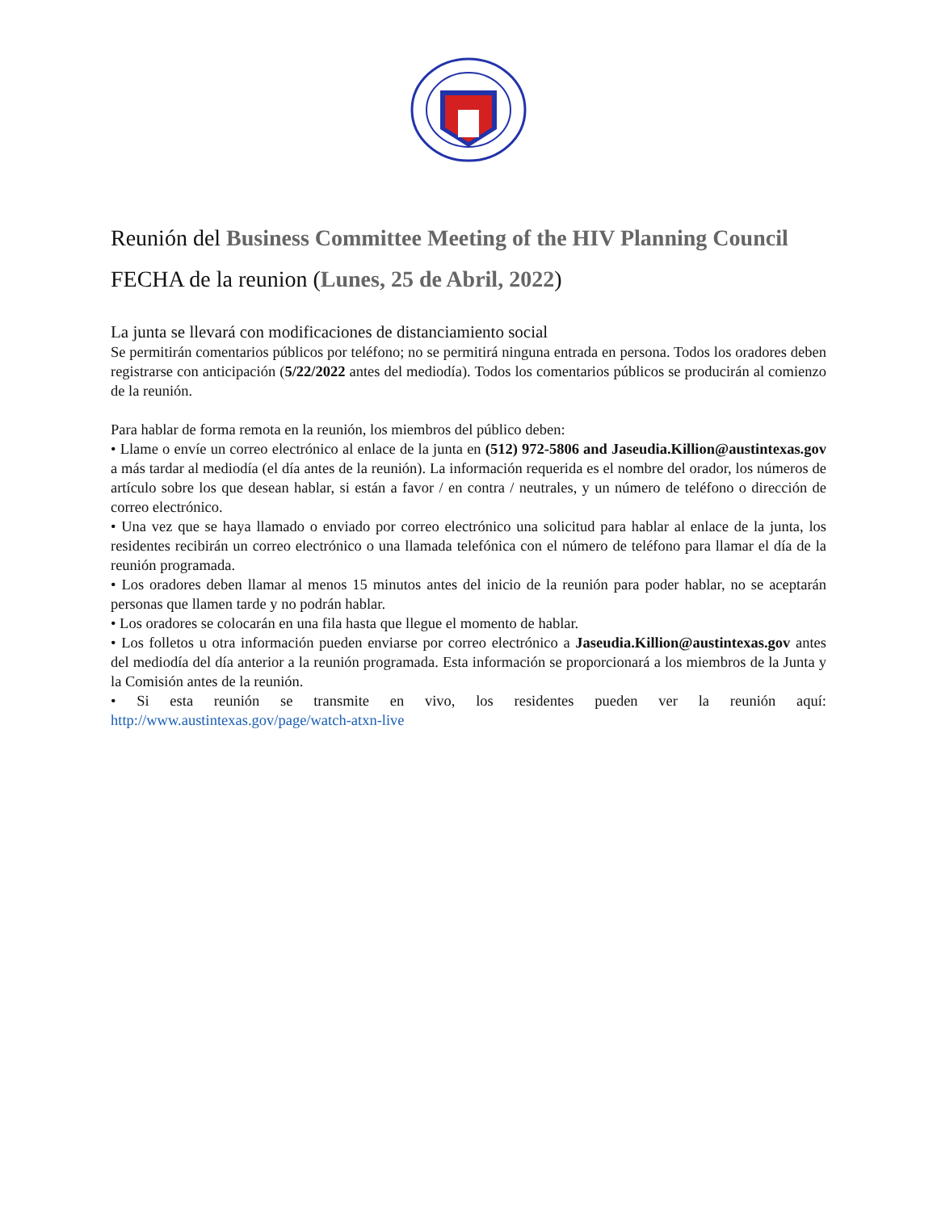Reunión del Business Committee Meeting of the HIV Planning Council
FECHA de la reunion (Lunes, 25 de Abril, 2022)
La junta se llevará con modificaciones de distanciamiento social
Se permitirán comentarios públicos por teléfono; no se permitirá ninguna entrada en persona. Todos los oradores deben registrarse con anticipación (5/22/2022 antes del mediodía). Todos los comentarios públicos se producirán al comienzo de la reunión.
Para hablar de forma remota en la reunión, los miembros del público deben:
• Llame o envíe un correo electrónico al enlace de la junta en (512) 972-5806 and Jaseudia.Killion@austintexas.gov a más tardar al mediodía (el día antes de la reunión). La información requerida es el nombre del orador, los números de artículo sobre los que desean hablar, si están a favor / en contra / neutrales, y un número de teléfono o dirección de correo electrónico.
• Una vez que se haya llamado o enviado por correo electrónico una solicitud para hablar al enlace de la junta, los residentes recibirán un correo electrónico o una llamada telefónica con el número de teléfono para llamar el día de la reunión programada.
• Los oradores deben llamar al menos 15 minutos antes del inicio de la reunión para poder hablar, no se aceptarán personas que llamen tarde y no podrán hablar.
• Los oradores se colocarán en una fila hasta que llegue el momento de hablar.
• Los folletos u otra información pueden enviarse por correo electrónico a Jaseudia.Killion@austintexas.gov antes del mediodía del día anterior a la reunión programada. Esta información se proporcionará a los miembros de la Junta y la Comisión antes de la reunión.
• Si esta reunión se transmite en vivo, los residentes pueden ver la reunión aquí: http://www.austintexas.gov/page/watch-atxn-live